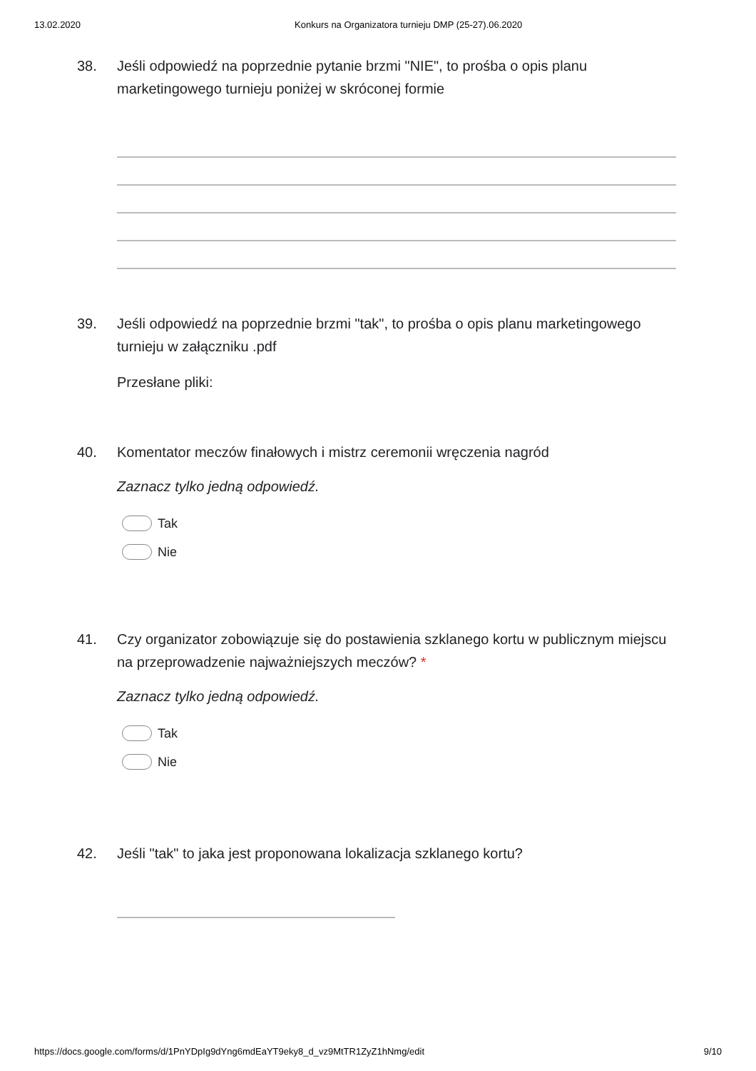13.02.2020 Konkurs na Organizatora turnieju DMP (25-27).06.2020
38. Jeśli odpowiedź na poprzednie pytanie brzmi "NIE", to prośba o opis planu marketingowego turnieju poniżej w skróconej formie
39. Jeśli odpowiedź na poprzednie brzmi "tak", to prośba o opis planu marketingowego turnieju w załączniku .pdf
Przesłane pliki:
40. Komentator meczów finałowych i mistrz ceremonii wręczenia nagród
Zaznacz tylko jedną odpowiedź.
Tak
Nie
41. Czy organizator zobowiązuje się do postawienia szklanego kortu w publicznym miejscu na przeprowadzenie najważniejszych meczów? *
Zaznacz tylko jedną odpowiedź.
Tak
Nie
42. Jeśli "tak" to jaka jest proponowana lokalizacja szklanego kortu?
https://docs.google.com/forms/d/1PnYDpIg9dYng6mdEaYT9eky8_d_vz9MtTR1ZyZ1hNmg/edit 9/10